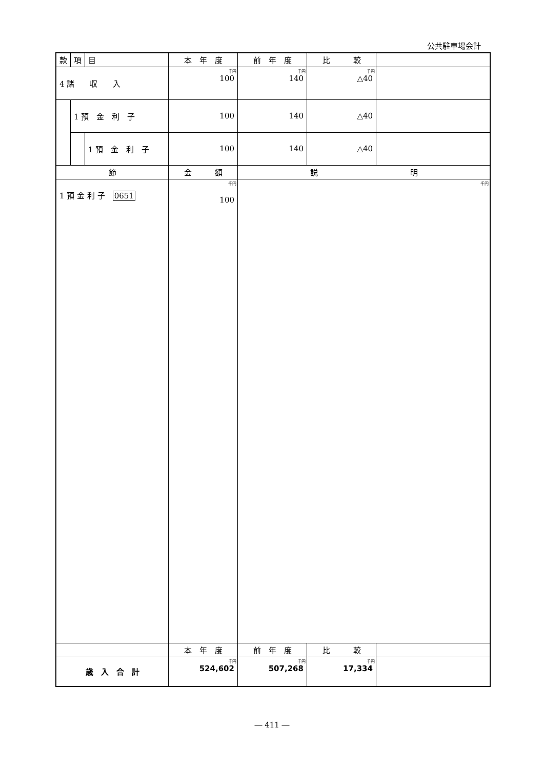公共駐車場会計
| 款 | 項 | 目 | 本 年 度 | 前 年 度 | 比 較 | |
| --- | --- | --- | --- | --- | --- | --- |
| 4 諸 収 入 | | | 千円 100 | 千円 140 | 千円 △40 | |
| | 1 預 金 利 子 | | 100 | 140 | △40 | |
| | | 1 預 金 利 子 | 100 | 140 | △40 | |
| 節 | | | 金 額 | 説 明 | | |
| 1 預 金 利 子 0651 | | | 千円 100 | 千円 | | |
| | | | 本 年 度 | 前 年 度 | 比 較 | |
| 歳 入 合 計 | | | 千円 524,602 | 千円 507,268 | 千円 17,334 | |
― 411 ―